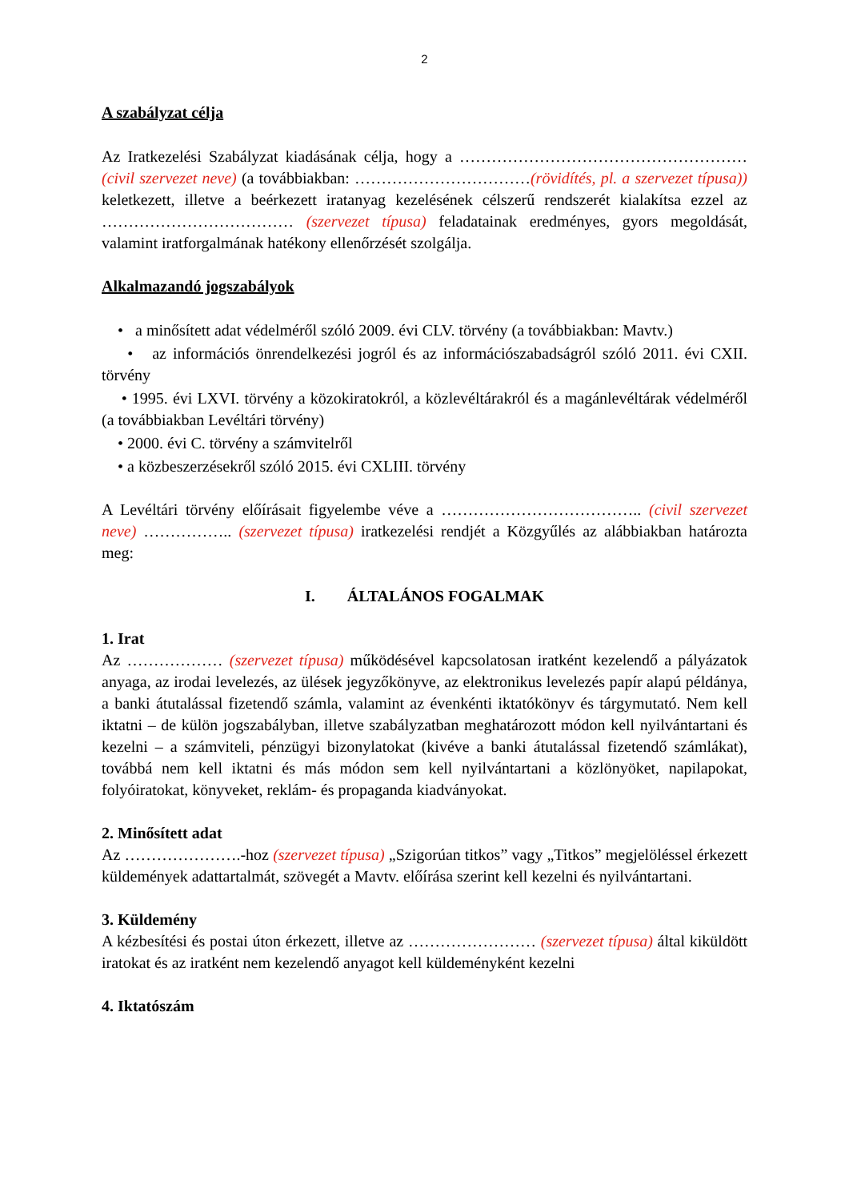2
A szabályzat célja
Az Iratkezelési Szabályzat kiadásának célja, hogy a ……………………………………………… (civil szervezet neve) (a továbbiakban: ……………………………(rövidítés, pl. a szervezet típusa)) keletkezett, illetve a beérkezett iratanyag kezelésének célszerű rendszerét kialakítsa ezzel az ……………………………… (szervezet típusa) feladatainak eredményes, gyors megoldását, valamint iratforgalmának hatékony ellenőrzését szolgálja.
Alkalmazandó jogszabályok
• a minősített adat védelméről szóló 2009. évi CLV. törvény (a továbbiakban: Mavtv.)
• az információs önrendelkezési jogról és az információszabadságról szóló 2011. évi CXII. törvény
• 1995. évi LXVI. törvény a közokiratokról, a közlevéltárakról és a magánlevéltárak védelméről (a továbbiakban Levéltári törvény)
• 2000. évi C. törvény a számvitelről
• a közbeszerzésekről szóló 2015. évi CXLIII. törvény
A Levéltári törvény előírásait figyelembe véve a ……………………………….. (civil szervezet neve) …………….. (szervezet típusa) iratkezelési rendjét a Közgyűlés az alábbiakban határozta meg:
I. ÁLTALÁNOS FOGALMAK
1. Irat
Az ……………… (szervezet típusa) működésével kapcsolatosan iratként kezelendő a pályázatok anyaga, az irodai levelezés, az ülések jegyzőkönyve, az elektronikus levelezés papír alapú példánya, a banki átutalással fizetendő számla, valamint az évenkénti iktatókönyv és tárgymutató. Nem kell iktatni – de külön jogszabályban, illetve szabályzatban meghatározott módon kell nyilvántartani és kezelni – a számviteli, pénzügyi bizonylatokat (kivéve a banki átutalással fizetendő számlákat), továbbá nem kell iktatni és más módon sem kell nyilvántartani a közlönyöket, napilapokat, folyóiratokat, könyveket, reklám- és propaganda kiadványokat.
2. Minősített adat
Az ………………….-hoz (szervezet típusa) „Szigorúan titkos” vagy „Titkos” megjelöléssel érkezett küldemények adattartalmát, szövegét a Mavtv. előírása szerint kell kezelni és nyilvántartani.
3. Küldemény
A kézbesítési és postai úton érkezett, illetve az …………………… (szervezet típusa) által kiküldött iratokat és az iratként nem kezelendő anyagot kell küldeményként kezelni
4. Iktatószám